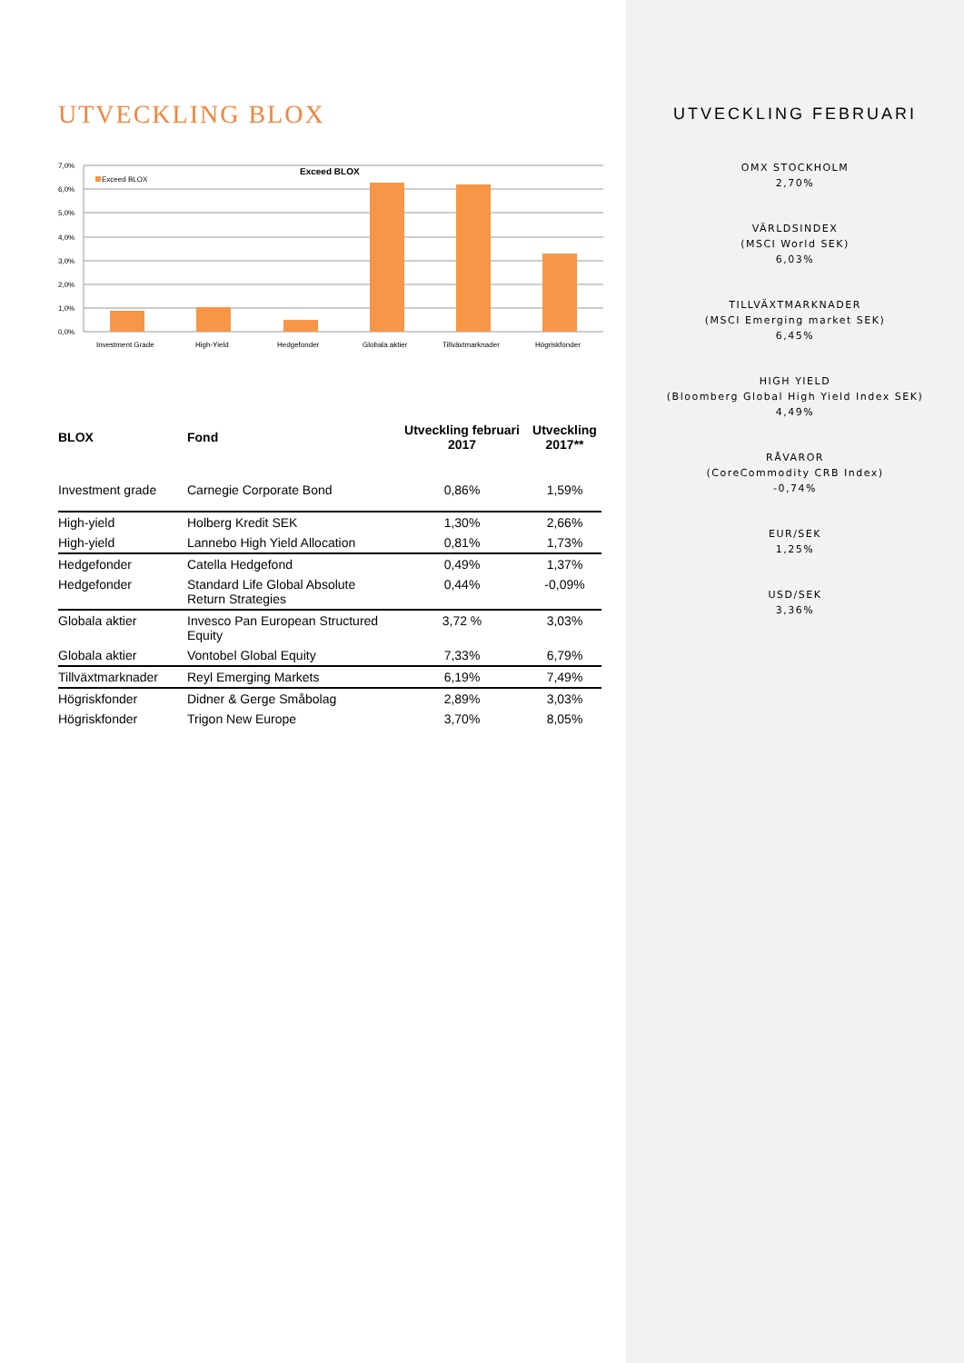UTVECKLING BLOX
7,0%
6,0%
5,0%
4,0%
3,0%
2,0%
1,0%
0,0%
Exceed BLOX
Exceed BLOX
Investment Grade
High-Yield
Hedgefonder
Globala aktier
Tillväxtmarknader
Högriskfonder
| BLOX | Fond | Utveckling februari 2017 | Utveckling 2017** |
| --- | --- | --- | --- |
| Investment grade | Carnegie Corporate Bond | 0,86% | 1,59% |
| High-yield | Holberg Kredit SEK | 1,30% | 2,66% |
| High-yield | Lannebo High Yield Allocation | 0,81% | 1,73% |
| Hedgefonder | Catella Hedgefond | 0,49% | 1,37% |
| Hedgefonder | Standard Life Global Absolute Return Strategies | 0,44% | -0,09% |
| Globala aktier | Invesco Pan European Structured Equity | 3,72 % | 3,03% |
| Globala aktier | Vontobel Global Equity | 7,33% | 6,79% |
| Tillväxtmarknader | Reyl Emerging Markets | 6,19% | 7,49% |
| Högriskfonder | Didner & Gerge Småbolag | 2,89% | 3,03% |
| Högriskfonder | Trigon New Europe | 3,70% | 8,05% |
UTVECKLING FEBRUARI
OMX STOCKHOLM
2,70%
VÄRLDSINDEX
(MSCI World SEK)
6,03%
TILLVÄXTMARKNADER
(MSCI Emerging market SEK)
6,45%
HIGH YIELD
(Bloomberg Global High Yield Index SEK)
4,49%
RÅVAROR
(CoreCommodity CRB Index)
-0,74%
EUR/SEK
1,25%
USD/SEK
3,36%